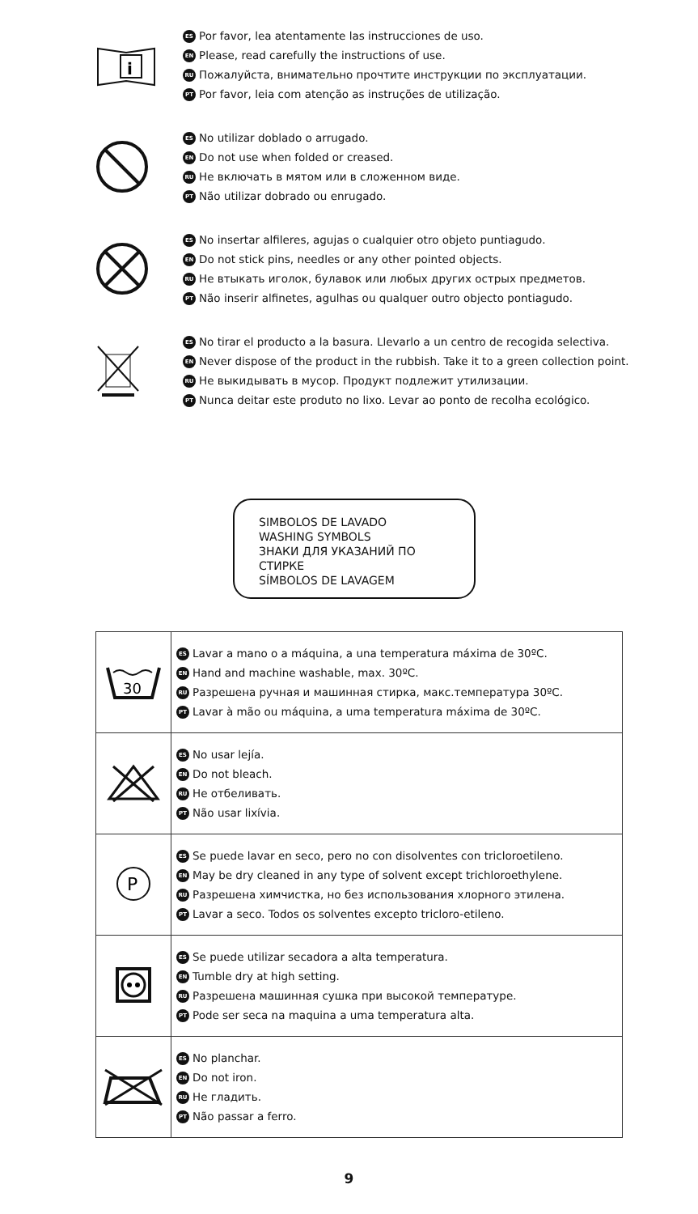i
ES Por favor, lea atentamente las instrucciones de uso.
EN Please, read carefully the instructions of use.
RU Пожалуйста, внимательно прочтите инструкции по эксплуатации.
PT Por favor, leia com atenção as instruções de utilização.
ES No utilizar doblado o arrugado.
EN Do not use when folded or creased.
RU Не включать в мятом или в сложенном виде.
PT Não utilizar dobrado ou enrugado.
ES No insertar alfileres, agujas o cualquier otro objeto puntiagudo.
EN Do not stick pins, needles or any other pointed objects.
RU Не втыкать иголок, булавок или любых других острых предметов.
PT Não inserir alfinetes, agulhas ou qualquer outro objecto pontiagudo.
ES No tirar el producto a la basura. Llevarlo a un centro de recogida selectiva.
EN Never dispose of the product in the rubbish. Take it to a green collection point.
RU Не выкидывать в мусор. Продукт подлежит утилизации.
PT Nunca deitar este produto no lixo. Levar ao ponto de recolha ecológico.
SIMBOLOS DE LAVADO
WASHING SYMBOLS
ЗНАКИ ДЛЯ УКАЗАНИЙ ПО СТИРКЕ
SÍMBOLOS DE LAVAGEM
| 30 | ES Lavar a mano o a máquina, a una temperatura máxima de 30ºC. EN Hand and machine washable, max. 30ºC. RU Разрешена ручная и машинная стирка, макс.температура 30ºC. PT Lavar à mão ou máquina, a uma temperatura máxima de 30ºC. |
| | ES No usar lejía. EN Do not bleach. RU Не отбеливать. PT Não usar lixívia. |
| P | ES Se puede lavar en seco, pero no con disolventes con tricloroetileno. EN May be dry cleaned in any type of solvent except trichloroethylene. RU Разрешена химчистка, но без использования хлорного этилена. PT Lavar a seco. Todos os solventes excepto tricloro-etileno. |
| | ES Se puede utilizar secadora a alta temperatura. EN Tumble dry at high setting. RU Разрешена машинная сушка при высокой температуре. PT Pode ser seca na maquina a uma temperatura alta. |
| | ES No planchar. EN Do not iron. RU Не гладить. PT Não passar a ferro. |
9